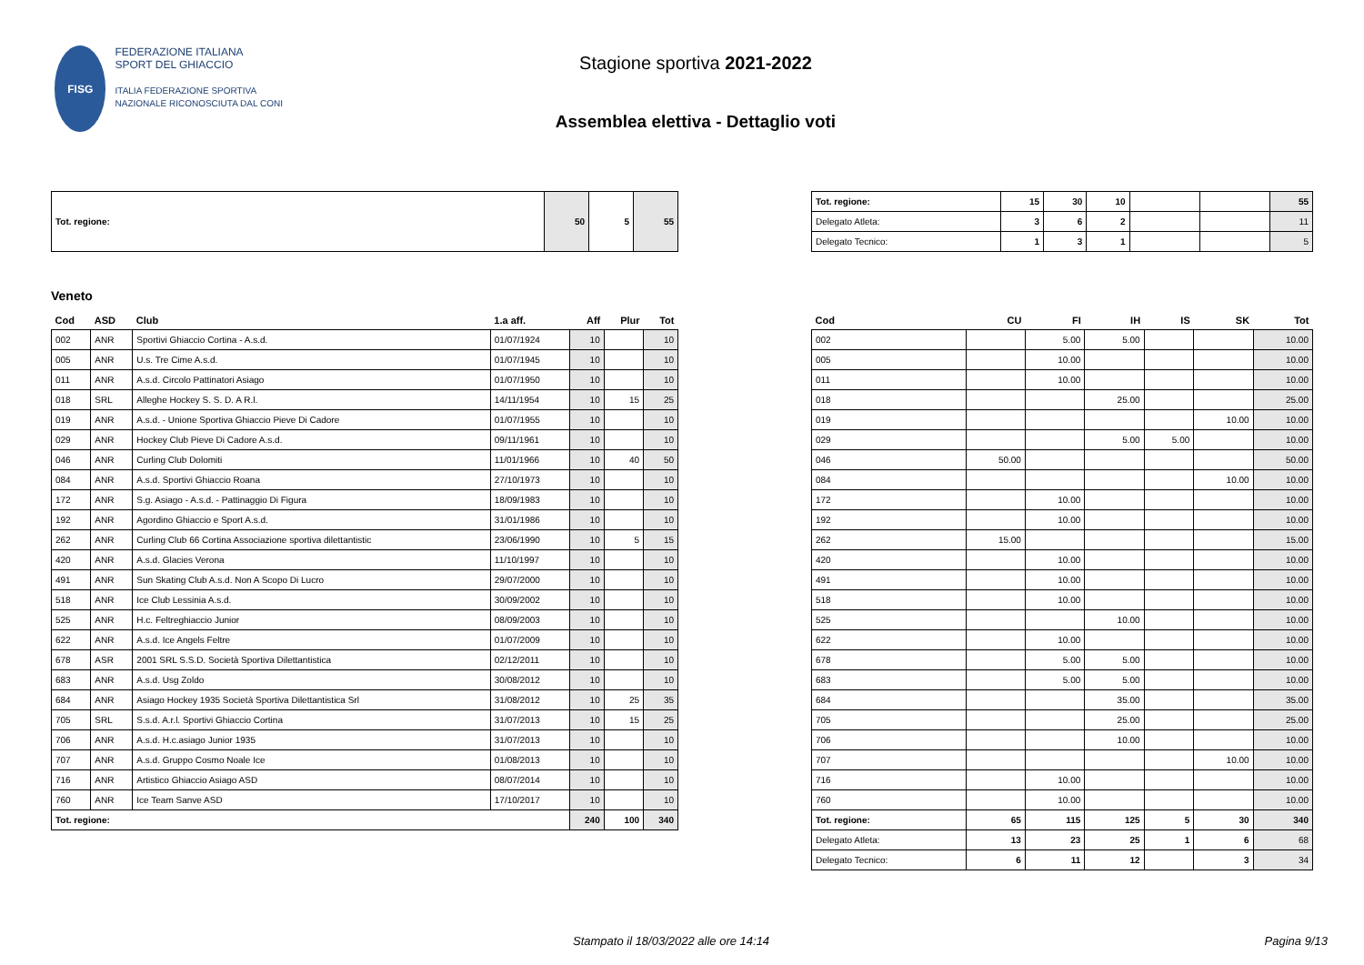FISG
FEDERAZIONE ITALIANA
SPORT DEL GHIACCIO
ITALIA FEDERAZIONE SPORTIVA NAZIONALE RICONOSCIUTA DAL CONI
Stagione sportiva 2021-2022
Assemblea elettiva - Dettaglio voti
| Tot. regione: | 50 | 5 | 55 |
| Tot. regione: | 15 | 30 | 10 | | | 55 |
| Delegato Atleta: | 3 | 6 | 2 | | | 11 |
| Delegato Tecnico: | 1 | 3 | 1 | | | 5 |
Veneto
| Cod | ASD | Club | 1.a aff. | Aff | Plur | Tot |
| --- | --- | --- | --- | --- | --- | --- |
| 002 | ANR | Sportivi Ghiaccio Cortina - A.s.d. | 01/07/1924 | 10 | | 10 |
| 005 | ANR | U.s. Tre Cime A.s.d. | 01/07/1945 | 10 | | 10 |
| 011 | ANR | A.s.d. Circolo Pattinatori Asiago | 01/07/1950 | 10 | | 10 |
| 018 | SRL | Alleghe Hockey S. S. D. A R.l. | 14/11/1954 | 10 | 15 | 25 |
| 019 | ANR | A.s.d. - Unione Sportiva Ghiaccio Pieve Di Cadore | 01/07/1955 | 10 | | 10 |
| 029 | ANR | Hockey Club Pieve Di Cadore A.s.d. | 09/11/1961 | 10 | | 10 |
| 046 | ANR | Curling Club Dolomiti | 11/01/1966 | 10 | 40 | 50 |
| 084 | ANR | A.s.d. Sportivi Ghiaccio Roana | 27/10/1973 | 10 | | 10 |
| 172 | ANR | S.g. Asiago - A.s.d. - Pattinaggio Di Figura | 18/09/1983 | 10 | | 10 |
| 192 | ANR | Agordino Ghiaccio e Sport A.s.d. | 31/01/1986 | 10 | | 10 |
| 262 | ANR | Curling Club 66 Cortina Associazione sportiva dilettantistic | 23/06/1990 | 10 | 5 | 15 |
| 420 | ANR | A.s.d. Glacies Verona | 11/10/1997 | 10 | | 10 |
| 491 | ANR | Sun Skating Club A.s.d. Non A Scopo Di Lucro | 29/07/2000 | 10 | | 10 |
| 518 | ANR | Ice Club Lessinia A.s.d. | 30/09/2002 | 10 | | 10 |
| 525 | ANR | H.c. Feltreghiaccio Junior | 08/09/2003 | 10 | | 10 |
| 622 | ANR | A.s.d. Ice Angels Feltre | 01/07/2009 | 10 | | 10 |
| 678 | ASR | 2001 SRL S.S.D. Società Sportiva Dilettantistica | 02/12/2011 | 10 | | 10 |
| 683 | ANR | A.s.d. Usg Zoldo | 30/08/2012 | 10 | | 10 |
| 684 | ANR | Asiago Hockey 1935 Società Sportiva Dilettantistica Srl | 31/08/2012 | 10 | 25 | 35 |
| 705 | SRL | S.s.d. A.r.l. Sportivi Ghiaccio Cortina | 31/07/2013 | 10 | 15 | 25 |
| 706 | ANR | A.s.d. H.c.asiago Junior 1935 | 31/07/2013 | 10 | | 10 |
| 707 | ANR | A.s.d. Gruppo Cosmo Noale Ice | 01/08/2013 | 10 | | 10 |
| 716 | ANR | Artistico Ghiaccio Asiago ASD | 08/07/2014 | 10 | | 10 |
| 760 | ANR | Ice Team Sanve ASD | 17/10/2017 | 10 | | 10 |
| Tot. regione: | | | | 240 | 100 | 340 |
| Cod | CU | FI | IH | IS | SK | Tot |
| --- | --- | --- | --- | --- | --- | --- |
| 002 | | 5.00 | 5.00 | | | 10.00 |
| 005 | | 10.00 | | | | 10.00 |
| 011 | | 10.00 | | | | 10.00 |
| 018 | | | 25.00 | | | 25.00 |
| 019 | | | | | 10.00 | 10.00 |
| 029 | | | 5.00 | 5.00 | | 10.00 |
| 046 | 50.00 | | | | | 50.00 |
| 084 | | | | | 10.00 | 10.00 |
| 172 | | 10.00 | | | | 10.00 |
| 192 | | 10.00 | | | | 10.00 |
| 262 | 15.00 | | | | | 15.00 |
| 420 | | 10.00 | | | | 10.00 |
| 491 | | 10.00 | | | | 10.00 |
| 518 | | 10.00 | | | | 10.00 |
| 525 | | | 10.00 | | | 10.00 |
| 622 | | 10.00 | | | | 10.00 |
| 678 | | 5.00 | 5.00 | | | 10.00 |
| 683 | | 5.00 | 5.00 | | | 10.00 |
| 684 | | | 35.00 | | | 35.00 |
| 705 | | | 25.00 | | | 25.00 |
| 706 | | | 10.00 | | | 10.00 |
| 707 | | | | | 10.00 | 10.00 |
| 716 | | 10.00 | | | | 10.00 |
| 760 | | 10.00 | | | | 10.00 |
| Tot. regione: | 65 | 115 | 125 | 5 | 30 | 340 |
| Delegato Atleta: | 13 | 23 | 25 | 1 | 6 | 68 |
| Delegato Tecnico: | 6 | 11 | 12 | | 3 | 34 |
Stampato il 18/03/2022 alle ore 14:14 Pagina 9/13